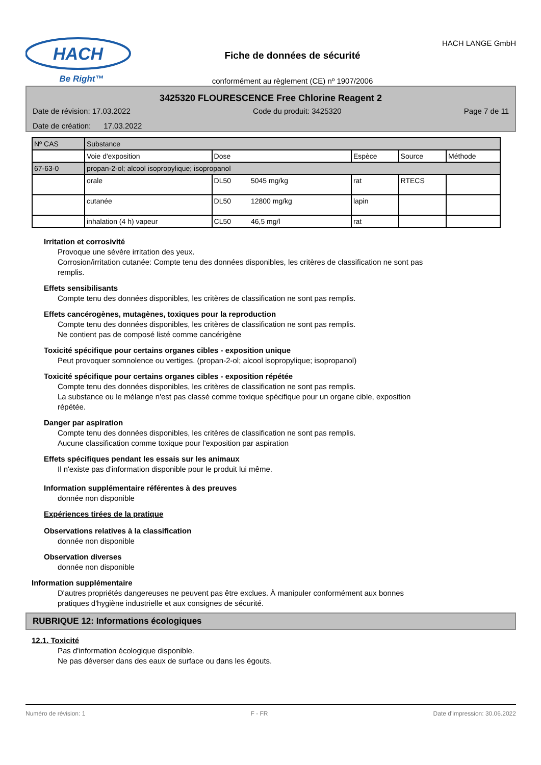HACH
Be Right™
Fiche de données de sécurité
conformément au règlement (CE) nº 1907/2006
HACH LANGE GmbH
3425320 FLOURESCENCE Free Chlorine Reagent 2
Date de révision: 17.03.2022 Code du produit: 3425320 Page 7 de 11
Date de création: 17.03.2022
| Nº CAS | Substance | | | | |
| | Voie d'exposition | Dose | Espèce | Source | Méthode |
| 67-63-0 | propan-2-ol; alcool isopropylique; isopropanol | | | | |
| | orale | DL50 5045 mg/kg | rat | RTECS | |
| | cutanée | DL50 12800 mg/kg | lapin | | |
| | inhalation (4 h) vapeur | CL50 46,5 mg/l | rat | | |
Irritation et corrosivité
Provoque une sévère irritation des yeux.
Corrosion/irritation cutanée: Compte tenu des données disponibles, les critères de classification ne sont pas
remplis.
Effets sensibilisants
Compte tenu des données disponibles, les critères de classification ne sont pas remplis.
Effets cancérogènes, mutagènes, toxiques pour la reproduction
Compte tenu des données disponibles, les critères de classification ne sont pas remplis.
Ne contient pas de composé listé comme cancérigène
Toxicité spécifique pour certains organes cibles - exposition unique
Peut provoquer somnolence ou vertiges. (propan-2-ol; alcool isopropylique; isopropanol)
Toxicité spécifique pour certains organes cibles - exposition répétée
Compte tenu des données disponibles, les critères de classification ne sont pas remplis.
La substance ou le mélange n'est pas classé comme toxique spécifique pour un organe cible, exposition
répétée.
Danger par aspiration
Compte tenu des données disponibles, les critères de classification ne sont pas remplis.
Aucune classification comme toxique pour l'exposition par aspiration
Effets spécifiques pendant les essais sur les animaux
Il n'existe pas d'information disponible pour le produit lui même.
Information supplémentaire référentes à des preuves
donnée non disponible
Expériences tirées de la pratique
Observations relatives à la classification
donnée non disponible
Observation diverses
donnée non disponible
Information supplémentaire
D'autres propriétés dangereuses ne peuvent pas être exclues. À manipuler conformément aux bonnes
pratiques d'hygiène industrielle et aux consignes de sécurité.
RUBRIQUE 12: Informations écologiques
12.1. Toxicité
Pas d'information écologique disponible.
Ne pas déverser dans des eaux de surface ou dans les égouts.
Numéro de révision: 1 F - FR Date d'impression: 30.06.2022